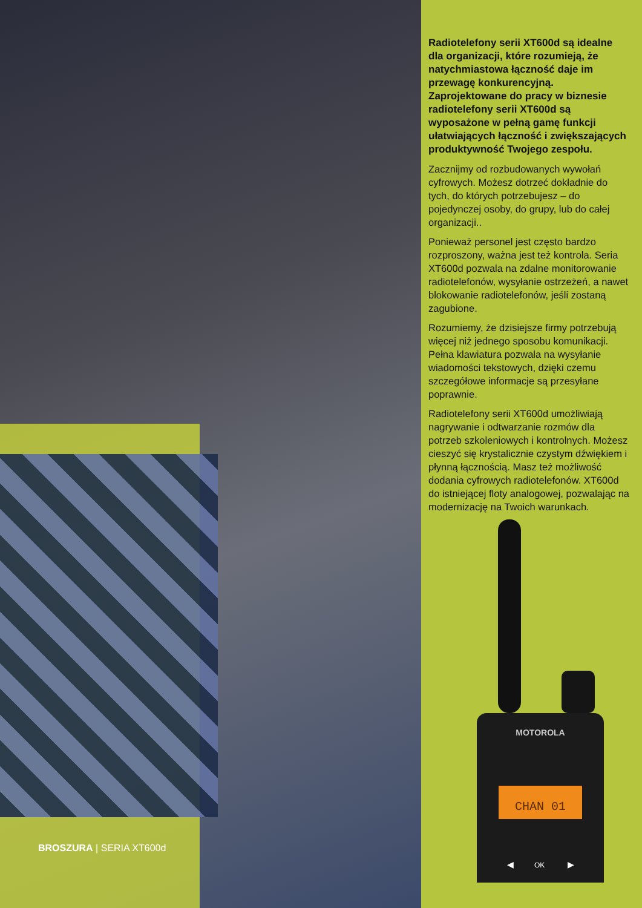BROSZURA | SERIA XT600d
Radiotelefony serii XT600d są idealne dla organizacji, które rozumieją, że natychmiastowa łączność daje im przewagę konkurencyjną. Zaprojektowane do pracy w biznesie radiotelefony serii XT600d są wyposażone w pełną gamę funkcji ułatwiających łączność i zwiększających produktywność Twojego zespołu.
Zacznijmy od rozbudowanych wywołań cyfrowych. Możesz dotrzeć dokładnie do tych, do których potrzebujesz – do pojedynczej osoby, do grupy, lub do całej organizacji..
Ponieważ personel jest często bardzo rozproszony, ważna jest też kontrola. Seria XT600d pozwala na zdalne monitorowanie radiotelefonów, wysyłanie ostrzeżeń, a nawet blokowanie radiotelefonów, jeśli zostaną zagubione.
Rozumiemy, że dzisiejsze firmy potrzebują więcej niż jednego sposobu komunikacji. Pełna klawiatura pozwala na wysyłanie wiadomości tekstowych, dzięki czemu szczegółowe informacje są przesyłane poprawnie.
Radiotelefony serii XT600d umożliwiają nagrywanie i odtwarzanie rozmów dla potrzeb szkoleniowych i kontrolnych. Możesz cieszyć się krystalicznie czystym dźwiękiem i płynną łącznością. Masz też możliwość dodania cyfrowych radiotelefonów. XT600d do istniejącej floty analogowej, pozwalając na modernizację na Twoich warunkach.
MOTOROLA
CHAN 01
◀
OK
▶